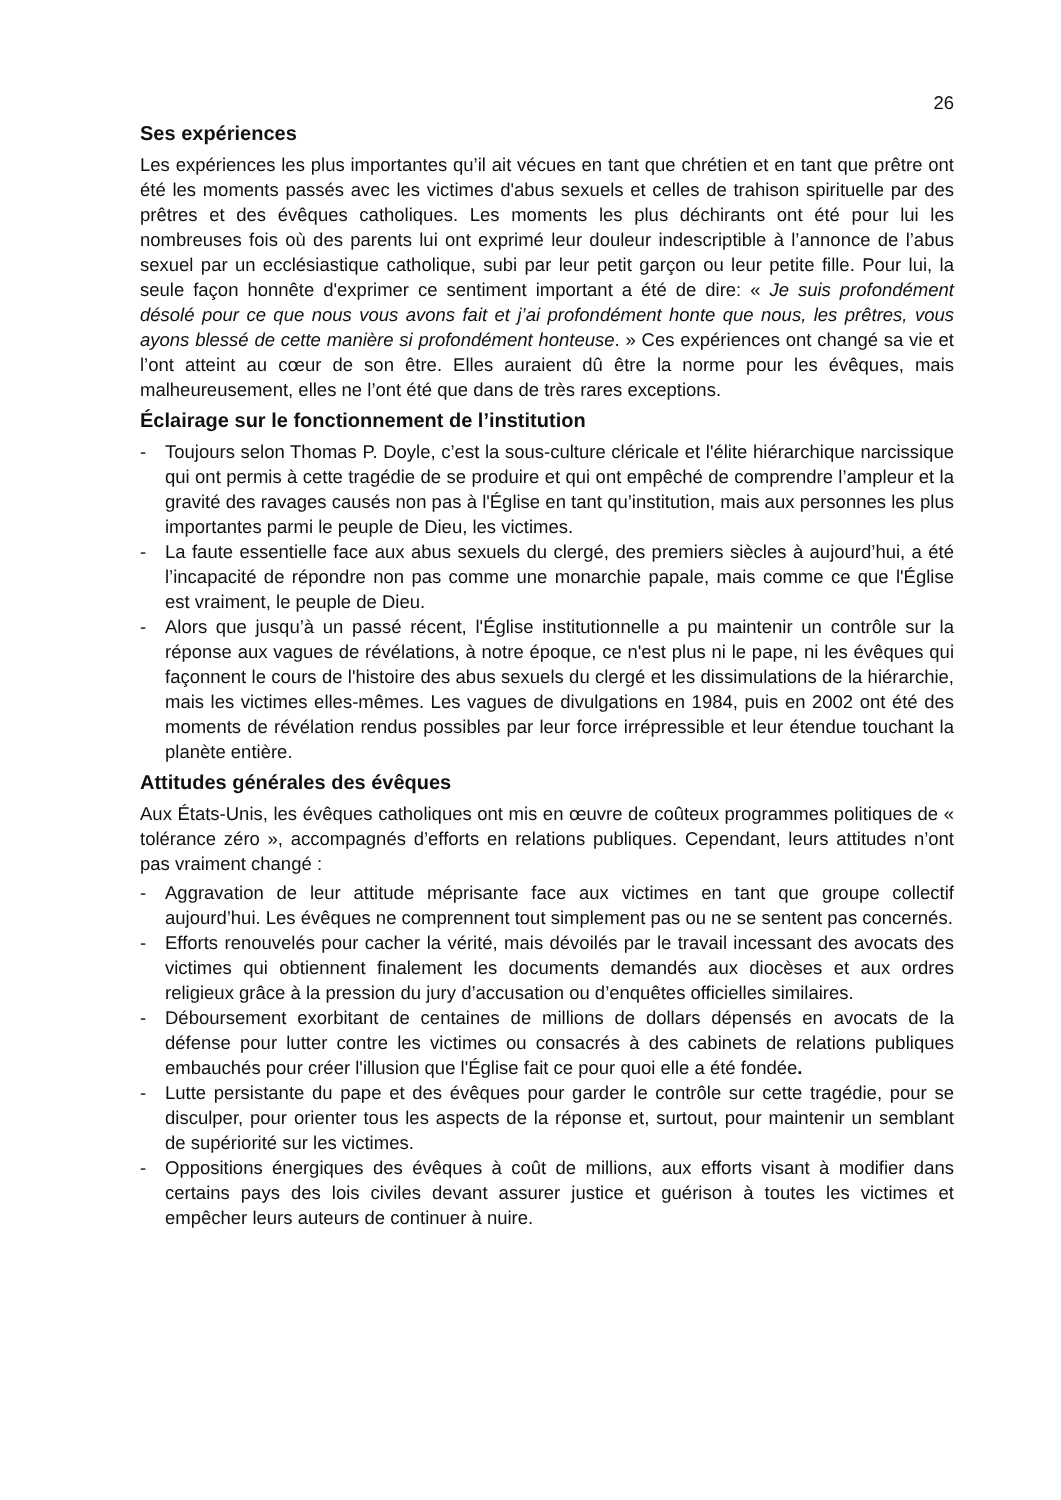26
Ses expériences
Les expériences les plus importantes qu’il ait vécues en tant que chrétien et en tant que prêtre ont été les moments passés avec les victimes d'abus sexuels et celles de trahison spirituelle par des prêtres et des évêques catholiques. Les moments les plus déchirants ont été pour lui les nombreuses fois où des parents lui ont exprimé leur douleur indescriptible à l’annonce de l’abus sexuel par un ecclésiastique catholique, subi par leur petit garçon ou leur petite fille. Pour lui, la seule façon honnête d'exprimer ce sentiment important a été de dire: « Je suis profondément désolé pour ce que nous vous avons fait et j’ai profondément honte que nous, les prêtres, vous ayons blessé de cette manière si profondément honteuse. » Ces expériences ont changé sa vie et l’ont atteint au cœur de son être. Elles auraient dû être la norme pour les évêques, mais malheureusement, elles ne l’ont été que dans de très rares exceptions.
Éclairage sur le fonctionnement de l’institution
- Toujours selon Thomas P. Doyle, c’est la sous-culture cléricale et l'élite hiérarchique narcissique qui ont permis à cette tragédie de se produire et qui ont empêché de comprendre l’ampleur et la gravité des ravages causés non pas à l'Église en tant qu’institution, mais aux personnes les plus importantes parmi le peuple de Dieu, les victimes.
- La faute essentielle face aux abus sexuels du clergé, des premiers siècles à aujourd’hui, a été l’incapacité de répondre non pas comme une monarchie papale, mais comme ce que l'Église est vraiment, le peuple de Dieu.
- Alors que jusqu’à un passé récent, l'Église institutionnelle a pu maintenir un contrôle sur la réponse aux vagues de révélations, à notre époque, ce n'est plus ni le pape, ni les évêques qui façonnent le cours de l'histoire des abus sexuels du clergé et les dissimulations de la hiérarchie, mais les victimes elles-mêmes. Les vagues de divulgations en 1984, puis en 2002 ont été des moments de révélation rendus possibles par leur force irrépressible et leur étendue touchant la planète entière.
Attitudes générales des évêques
Aux États-Unis, les évêques catholiques ont mis en œuvre de coûteux programmes politiques de « tolérance zéro », accompagnés d’efforts en relations publiques. Cependant, leurs attitudes n’ont pas vraiment changé :
- Aggravation de leur attitude méprisante face aux victimes en tant que groupe collectif aujourd’hui. Les évêques ne comprennent tout simplement pas ou ne se sentent pas concernés.
- Efforts renouvelés pour cacher la vérité, mais dévoilés par le travail incessant des avocats des victimes qui obtiennent finalement les documents demandés aux diocèses et aux ordres religieux grâce à la pression du jury d’accusation ou d’enquêtes officielles similaires.
- Déboursement exorbitant de centaines de millions de dollars dépensés en avocats de la défense pour lutter contre les victimes ou consacrés à des cabinets de relations publiques embauchés pour créer l'illusion que l'Église fait ce pour quoi elle a été fondée.
- Lutte persistante du pape et des évêques pour garder le contrôle sur cette tragédie, pour se disculper, pour orienter tous les aspects de la réponse et, surtout, pour maintenir un semblant de supériorité sur les victimes.
- Oppositions énergiques des évêques à coût de millions, aux efforts visant à modifier dans certains pays des lois civiles devant assurer justice et guérison à toutes les victimes et empêcher leurs auteurs de continuer à nuire.